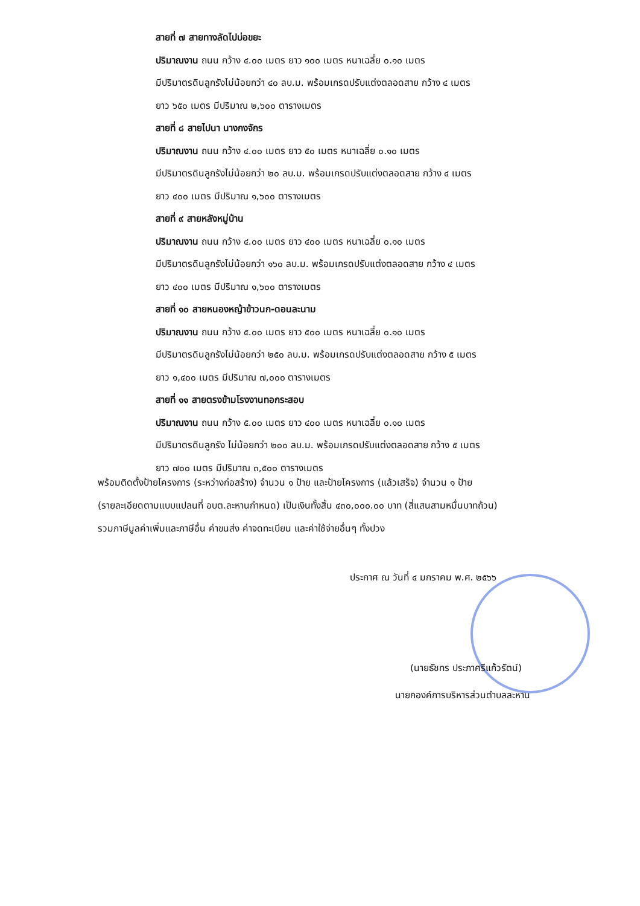สายที่ ๗ สายทางลัดไปบ่อขยะ
ปริมาณงาน ถนน กว้าง ๔.๐๐ เมตร ยาว ๑๐๐ เมตร หนาเฉลี่ย ๐.๑๐ เมตร
มีปริมาตรดินลูกรังไม่น้อยกว่า ๔๐ ลบ.ม. พร้อมเกรดปรับแต่งตลอดสาย กว้าง ๔ เมตร
ยาว ๖๕๐ เมตร มีปริมาณ ๒,๖๐๐ ตารางเมตร
สายที่ ๘ สายไปนา นางกงจักร
ปริมาณงาน ถนน กว้าง ๔.๐๐ เมตร ยาว ๕๐ เมตร หนาเฉลี่ย ๐.๑๐ เมตร
มีปริมาตรดินลูกรังไม่น้อยกว่า ๒๐ ลบ.ม. พร้อมเกรดปรับแต่งตลอดสาย กว้าง ๔ เมตร
ยาว ๔๐๐ เมตร มีปริมาณ ๑,๖๐๐ ตารางเมตร
สายที่ ๙ สายหลังหมู่บ้าน
ปริมาณงาน ถนน กว้าง ๔.๐๐ เมตร ยาว ๔๐๐ เมตร หนาเฉลี่ย ๐.๑๐ เมตร
มีปริมาตรดินลูกรังไม่น้อยกว่า ๑๖๐ ลบ.ม. พร้อมเกรดปรับแต่งตลอดสาย กว้าง ๔ เมตร
ยาว ๔๐๐ เมตร มีปริมาณ ๑,๖๐๐ ตารางเมตร
สายที่ ๑๐ สายหนองหญ้าข้าวนก-ดอนละนาม
ปริมาณงาน ถนน กว้าง ๕.๐๐ เมตร ยาว ๕๐๐ เมตร หนาเฉลี่ย ๐.๑๐ เมตร
มีปริมาตรดินลูกรังไม่น้อยกว่า ๒๕๐ ลบ.ม. พร้อมเกรดปรับแต่งตลอดสาย กว้าง ๕ เมตร
ยาว ๑,๔๐๐ เมตร มีปริมาณ ๗,๐๐๐ ตารางเมตร
สายที่ ๑๑ สายตรงข้ามโรงงานทอกระสอบ
ปริมาณงาน ถนน กว้าง ๕.๐๐ เมตร ยาว ๔๐๐ เมตร หนาเฉลี่ย ๐.๑๐ เมตร
มีปริมาตรดินลูกรัง ไม่น้อยกว่า ๒๐๐ ลบ.ม. พร้อมเกรดปรับแต่งตลอดสาย กว้าง ๕ เมตร
ยาว ๗๐๐ เมตร มีปริมาณ ๓,๕๐๐ ตารางเมตร
พร้อมติดตั้งป้ายโครงการ (ระหว่างก่อสร้าง) จำนวน ๑ ป้าย และป้ายโครงการ (แล้วเสร็จ) จำนวน ๑ ป้าย
(รายละเอียดตามแบบแปลนที่ อบต.ละหานกำหนด) เป็นเงินทั้งสิ้น ๔๓๐,๐๐๐.๐๐ บาท (สี่แสนสามหมื่นบาทถ้วน)
รวมภาษีมูลค่าเพิ่มและภาษีอื่น ค่าขนส่ง ค่าจดทะเบียน และค่าใช้จ่ายอื่นๆ ทั้งปวง
ประกาศ ณ วันที่ ๔ มกราคม พ.ศ. ๒๕๖๖
(นายธัชทร ประภาศรีแก้วรัตน์)
นายกองค์การบริหารส่วนตำบลละหาน